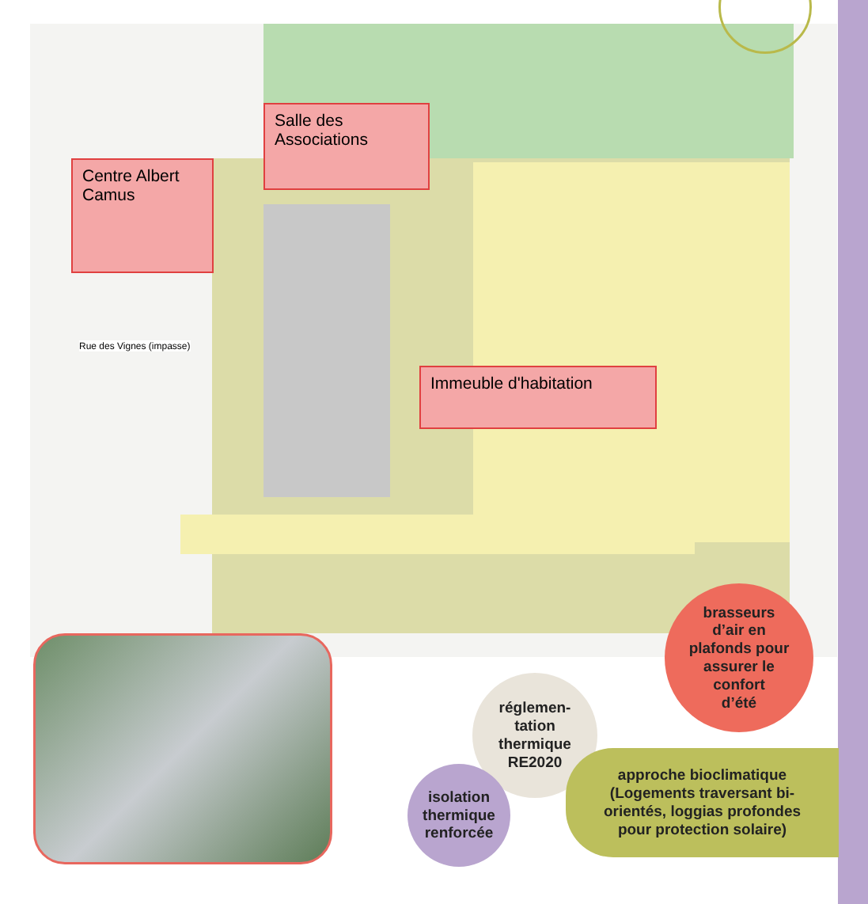Salle des
Associations
Centre Albert
Camus
Immeuble d'habitation
Rue des Vignes (impasse)
brasseurs
d’air en
plafonds pour
assurer le
confort
d’été
réglemen-
tation
thermique
RE2020
isolation
thermique
renforcée
approche bioclimatique
(Logements traversant bi-
orientés, loggias profondes
pour protection solaire)